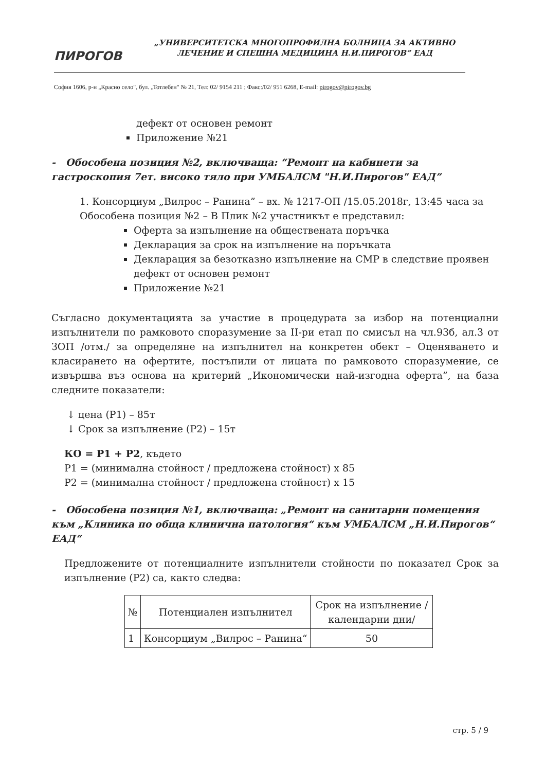ПИРОГОВ
„УНИВЕРСИТЕТСКА МНОГОПРОФИЛНА БОЛНИЦА ЗА АКТИВНО ЛЕЧЕНИЕ И СПЕШНА МЕДИЦИНА Н.И.ПИРОГОВ” ЕАД
София 1606, р-н „Красно село", бул. „Тотлебен" № 21, Тел: 02/ 9154 211 ; Факс:/02/ 951 6268, E-mail: pirogov@pirogov.bg
дефект от основен ремонт
Приложение №21
- Обособена позиция №2, включваща: “Ремонт на кабинети за гастроскопия 7ет. високо тяло при УМБАЛСМ "Н.И.Пирогов" ЕАД”
1. Консорциум „Вилрос – Ранина” – вх. № 1217-ОП /15.05.2018г, 13:45 часа за Обособена позиция №2 – В Плик №2 участникът е представил:
Оферта за изпълнение на обществената поръчка
Декларация за срок на изпълнение на поръчката
Декларация за безотказно изпълнение на СМР в следствие проявен дефект от основен ремонт
Приложение №21
Съгласно документацията за участие в процедурата за избор на потенциални изпълнители по рамковото споразумение за II-ри етап по смисъл на чл.93б, ал.3 от ЗОП /отм./ за определяне на изпълнител на конкретен обект – Оценяването и класирането на офертите, постъпили от лицата по рамковото споразумение, се извършва въз основа на критерий „Икономически най-изгодна оферта”, на база следните показатели:
↓ цена (P1) – 85т
↓ Срок за изпълнение (P2) – 15т
КО = P1 + P2, където
P1 = (минимална стойност / предложена стойност) x 85
P2 = (минимална стойност / предложена стойност) x 15
- Обособена позиция №1, включваща: „Ремонт на санитарни помещения към „Клиника по обща клинична патология“ към УМБАЛСМ „Н.И.Пирогов“ ЕАД“
Предложените от потенциалните изпълнители стойности по показател Срок за изпълнение (P2) са, както следва:
| № | Потенциален изпълнител | Срок на изпълнение /календарни дни/ |
| --- | --- | --- |
| 1 | Консорциум „Вилрос – Ранина“ | 50 |
стр. 5 / 9